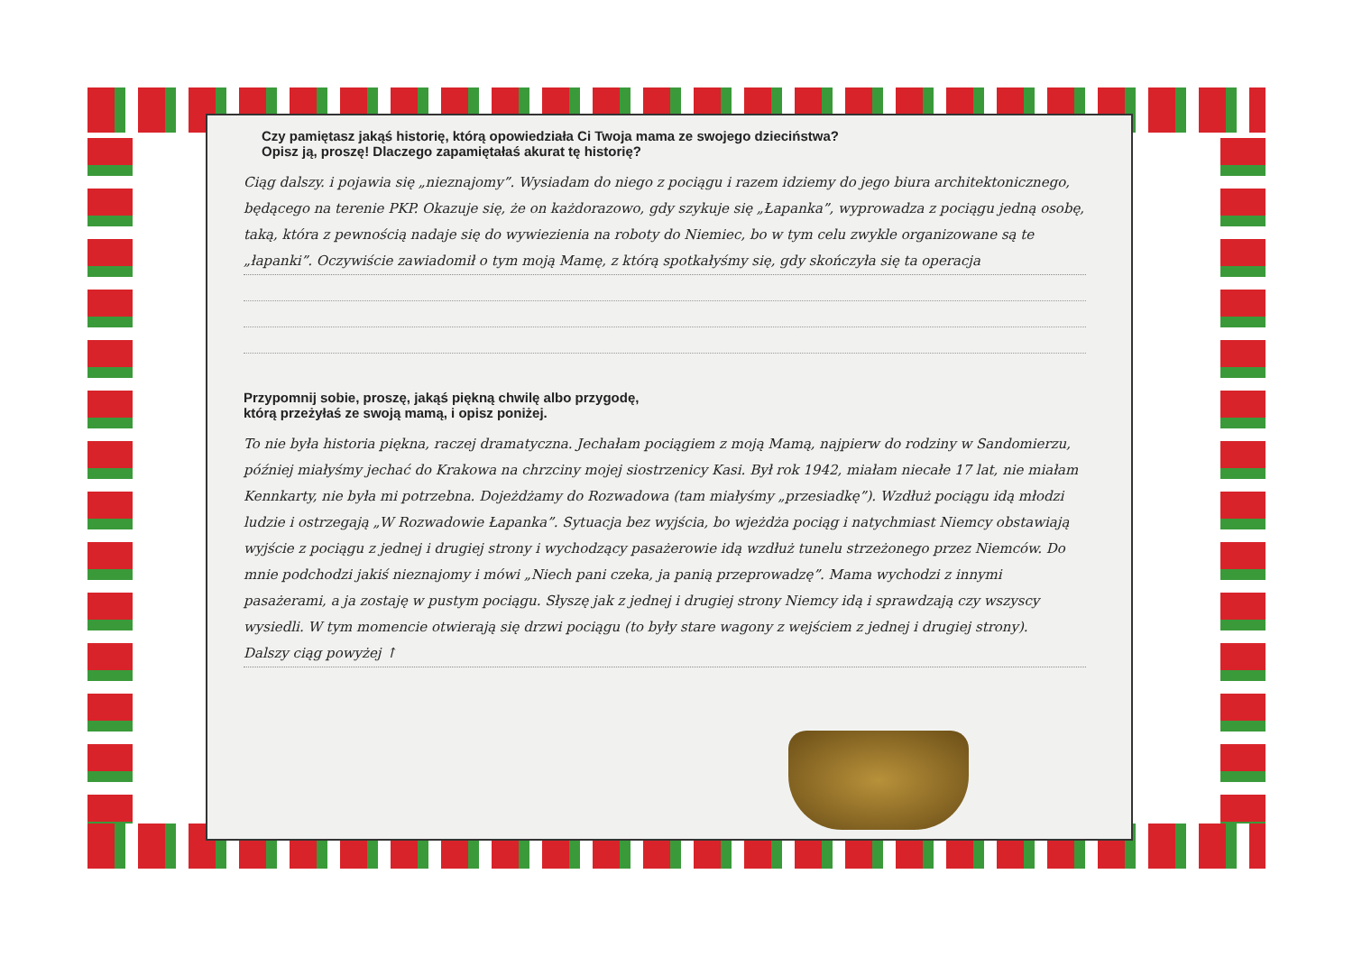Czy pamiętasz jakąś historię, którą opowiedziała Ci Twoja mama ze swojego dzieciństwa?
Opisz ją, proszę! Dlaczego zapamiętałaś akurat tę historię?
Ciąg dalszy. i pojawia się „nieznajomy”. Wysiadam do niego z pociągu i razem idziemy do jego biura architektonicznego, będącego na terenie PKP. Okazuje się, że on każdorazowo, gdy szykuje się „Łapanka”, wyprowadza z pociągu jedną osobę, taką, która z pewnością nadaje się do wywiezienia na roboty do Niemiec, bo w tym celu zwykle organizowane są te „łapanki”. Oczywiście zawiadomił o tym moją Mamę, z którą spotkałyśmy się, gdy skończyła się ta operacja
Przypomnij sobie, proszę, jakąś piękną chwilę albo przygodę,
którą przeżyłaś ze swoją mamą, i opisz poniżej.
To nie była historia piękna, raczej dramatyczna. Jechałam pociągiem z moją Mamą, najpierw do rodziny w Sandomierzu, później miałyśmy jechać do Krakowa na chrzciny mojej siostrzenicy Kasi. Był rok 1942, miałam niecałe 17 lat, nie miałam Kennkarty, nie była mi potrzebna. Dojeżdżamy do Rozwadowa (tam miałyśmy „przesiadkę”). Wzdłuż pociągu idą młodzi ludzie i ostrzegają „W Rozwadowie Łapanka”. Sytuacja bez wyjścia, bo wjeżdża pociąg i natychmiast Niemcy obstawiają wyjście z pociągu z jednej i drugiej strony i wychodzący pasażerowie idą wzdłuż tunelu strzeżonego przez Niemców. Do mnie podchodzi jakiś nieznajomy i mówi „Niech pani czeka, ja panią przeprowadzę”. Mama wychodzi z innymi pasażerami, a ja zostaję w pustym pociągu. Słyszę jak z jednej i drugiej strony Niemcy idą i sprawdzają czy wszyscy wysiedli. W tym momencie otwierają się drzwi pociągu (to były stare wagony z wejściem z jednej i drugiej strony).
Dalszy ciąg powyżej ↑